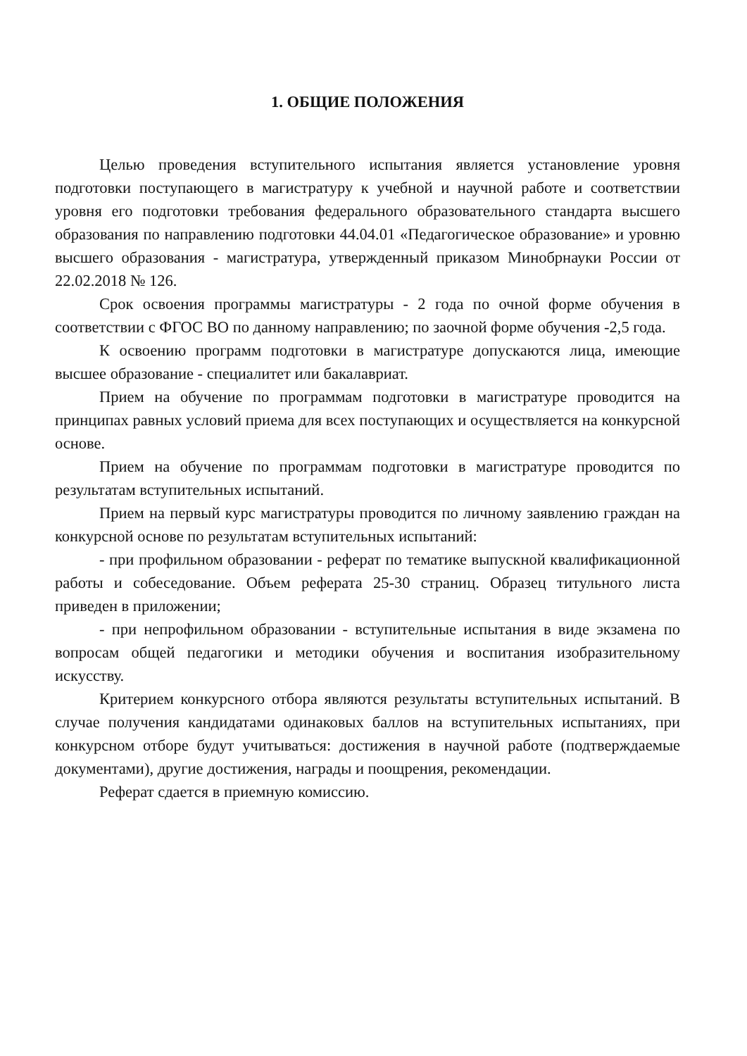1. ОБЩИЕ ПОЛОЖЕНИЯ
Целью проведения вступительного испытания является установление уровня подготовки поступающего в магистратуру к учебной и научной работе и соответствии уровня его подготовки требования федерального образовательного стандарта высшего образования по направлению подготовки 44.04.01 «Педагогическое образование» и уровню высшего образования - магистратура, утвержденный приказом Минобрнауки России от 22.02.2018 № 126.
Срок освоения программы магистратуры - 2 года по очной форме обучения в соответствии с ФГОС ВО по данному направлению; по заочной форме обучения -2,5 года.
К освоению программ подготовки в магистратуре допускаются лица, имеющие высшее образование - специалитет или бакалавриат.
Прием на обучение по программам подготовки в магистратуре проводится на принципах равных условий приема для всех поступающих и осуществляется на конкурсной основе.
Прием на обучение по программам подготовки в магистратуре проводится по результатам вступительных испытаний.
Прием на первый курс магистратуры проводится по личному заявлению граждан на конкурсной основе по результатам вступительных испытаний:
- при профильном образовании - реферат по тематике выпускной квалификационной работы и собеседование. Объем реферата 25-30 страниц. Образец титульного листа приведен в приложении;
- при непрофильном образовании - вступительные испытания в виде экзамена по вопросам общей педагогики и методики обучения и воспитания изобразительному искусству.
Критерием конкурсного отбора являются результаты вступительных испытаний. В случае получения кандидатами одинаковых баллов на вступительных испытаниях, при конкурсном отборе будут учитываться: достижения в научной работе (подтверждаемые документами), другие достижения, награды и поощрения, рекомендации.
Реферат сдается в приемную комиссию.